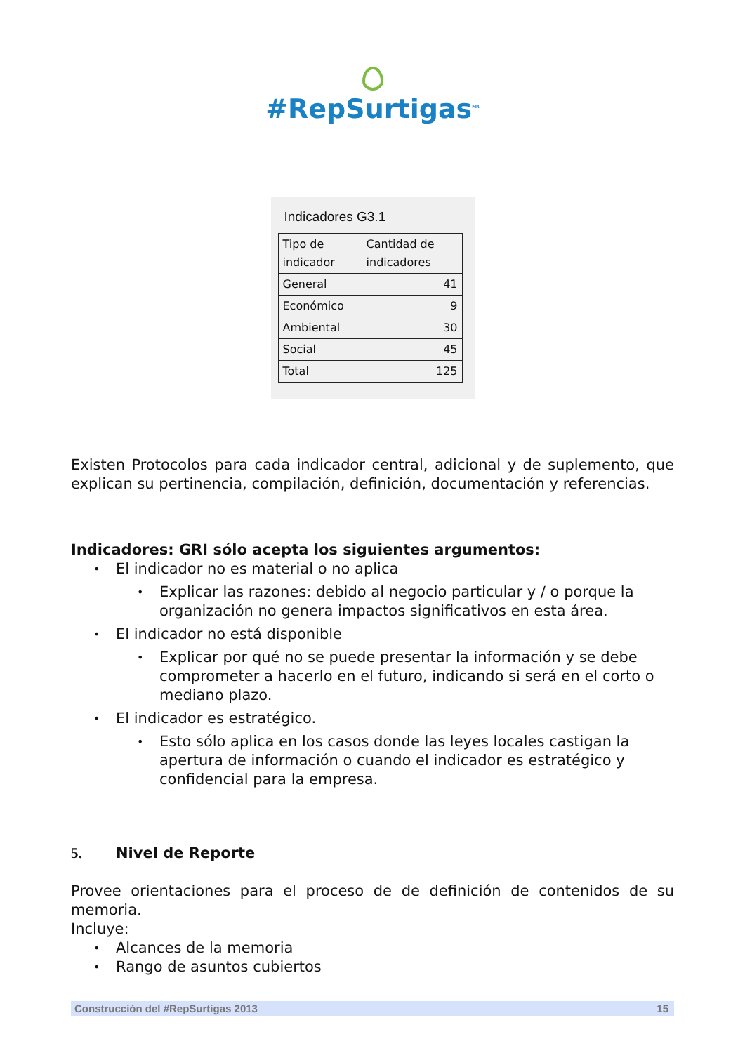#RepSurtigas<sup>MR</sup>
Indicadores G3.1
| Tipo de indicador | Cantidad de indicadores |
| --- | --- |
| General | 41 |
| Económico | 9 |
| Ambiental | 30 |
| Social | 45 |
| Total | 125 |
Existen Protocolos para cada indicador central, adicional y de suplemento, que explican su pertinencia, compilación, definición, documentación y referencias.
Indicadores: GRI sólo acepta los siguientes argumentos:
• El indicador no es material o no aplica
• Explicar las razones: debido al negocio particular y / o porque la organización no genera impactos significativos en esta área.
• El indicador no está disponible
• Explicar por qué no se puede presentar la información y se debe comprometer a hacerlo en el futuro, indicando si será en el corto o mediano plazo.
• El indicador es estratégico.
• Esto sólo aplica en los casos donde las leyes locales castigan la apertura de información o cuando el indicador es estratégico y confidencial para la empresa.
5. Nivel de Reporte
Provee orientaciones para el proceso de de definición de contenidos de su memoria.
Incluye:
• Alcances de la memoria
• Rango de asuntos cubiertos
Construcción del #RepSurtigas 2013 15